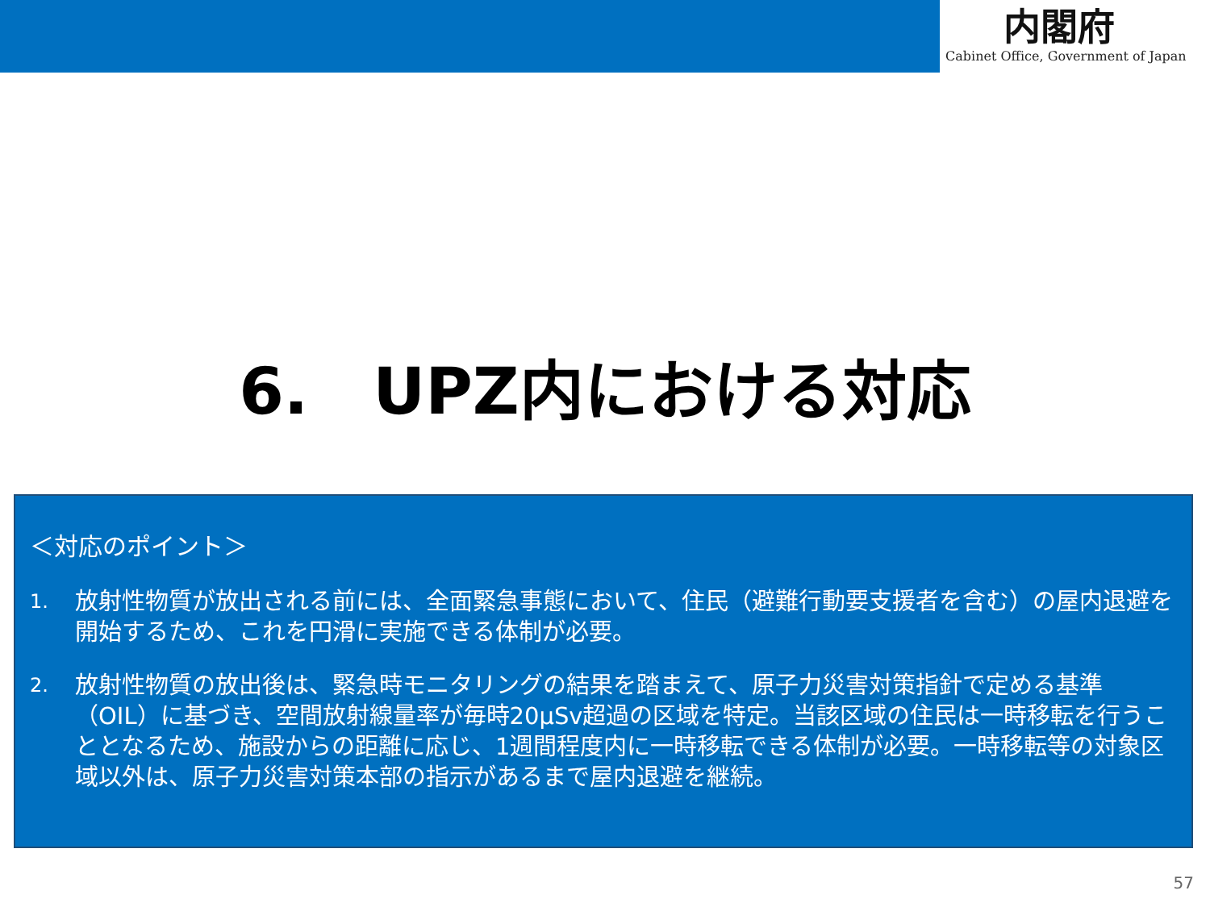内閣府
Cabinet Office, Government of Japan
6.　UPZ内における対応
＜対応のポイント＞
1.
放射性物質が放出される前には、全面緊急事態において、住民（避難行動要支援者を含む）の屋内退避を開始するため、これを円滑に実施できる体制が必要。
2.
放射性物質の放出後は、緊急時モニタリングの結果を踏まえて、原子力災害対策指針で定める基準（OIL）に基づき、空間放射線量率が毎時20μSv超過の区域を特定。当該区域の住民は一時移転を行うこととなるため、施設からの距離に応じ、1週間程度内に一時移転できる体制が必要。一時移転等の対象区域以外は、原子力災害対策本部の指示があるまで屋内退避を継続。
57